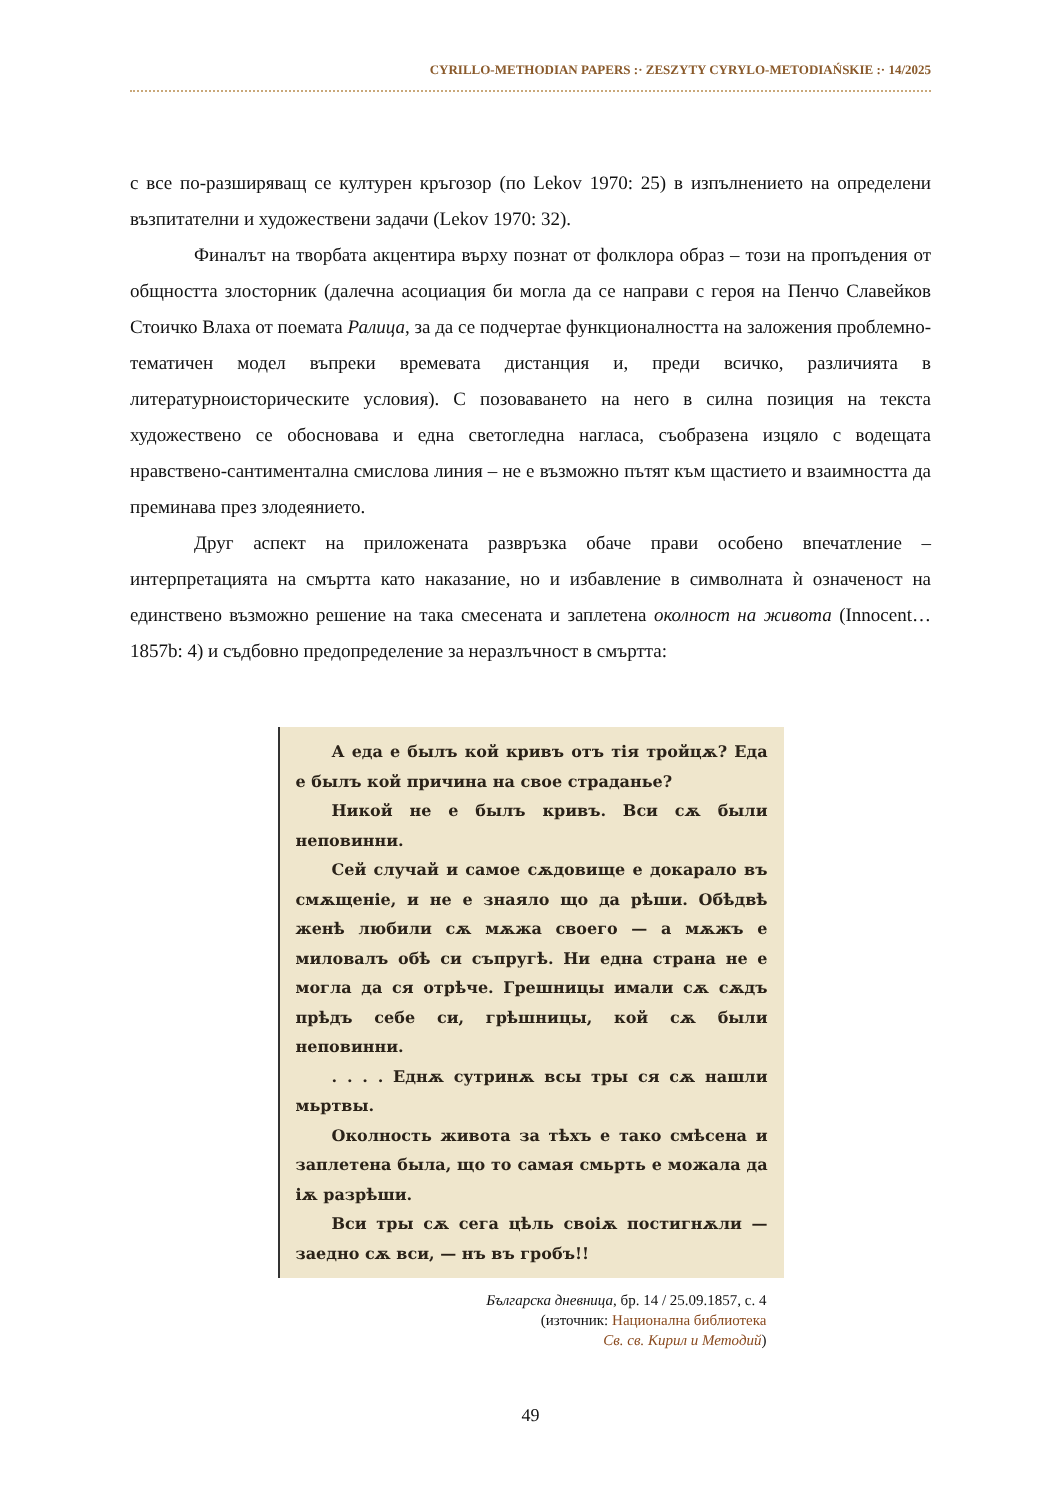CYRILLO-METHODIAN PAPERS :· ZESZYTY CYRYLO-METODIAŃSKIE :· 14/2025
с все по-разширяващ се културен кръгозор (по Lekov 1970: 25) в изпълнението на определени възпитателни и художествени задачи (Lekov 1970: 32).
Финалът на творбата акцентира върху познат от фолклора образ – този на пропъдения от общността злосторник (далечна асоциация би могла да се направи с героя на Пенчо Славейков Стоичко Влаха от поемата Ралица, за да се подчертае функционалността на заложения проблемно-тематичен модел въпреки времевата дистанция и, преди всичко, различията в литературноисторическите условия). С позоваването на него в силна позиция на текста художествено се обосновава и една светогледна нагласа, съобразена изцяло с водещата нравствено-сантиментална смислова линия – не е възможно пътят към щастието и взаимността да преминава през злодеянието.
Друг аспект на приложената развръзка обаче прави особено впечатление – интерпретацията на смъртта като наказание, но и избавление в символната ѝ означеност на единствено възможно решение на така смесената и заплетена околност на живота (Innocent… 1857b: 4) и съдбовно предопределение за неразлъчност в смъртта:
А еда е былъ кой кривъ отъ тія тройцѫ? Еда е былъ кой причина на свое страданье?
Никой не е былъ кривъ. Вси сѫ были неповинни.
Сей случай и самое сѫдовище е докарало въ смѫщеніе, и не е знаяло що да рѣши. Обѣдвѣ женѣ любили сѫ мѫжа своего — а мѫжъ е миловалъ обѣ си съпругѣ. Ни една страна не е могла да ся отрѣче. Грешницы имали сѫ сѫдъ прѣдъ себе си, грѣшницы, кой сѫ были неповинни.
. . . . Еднѫ сутринѫ всы тры ся сѫ нашли мьртвы.
Околность живота за тѣхъ е тако смѣсена и заплетена была, що то самая смьрть е можала да іѫ разрѣши.
Вси тры сѫ сега цѣль своіѫ постигнѫли — заедно сѫ вси, — нъ въ гробъ!!
Българска дневница, бр. 14 / 25.09.1857, с. 4
(източник: Национална библиотека
Св. св. Кирил и Методий)
49